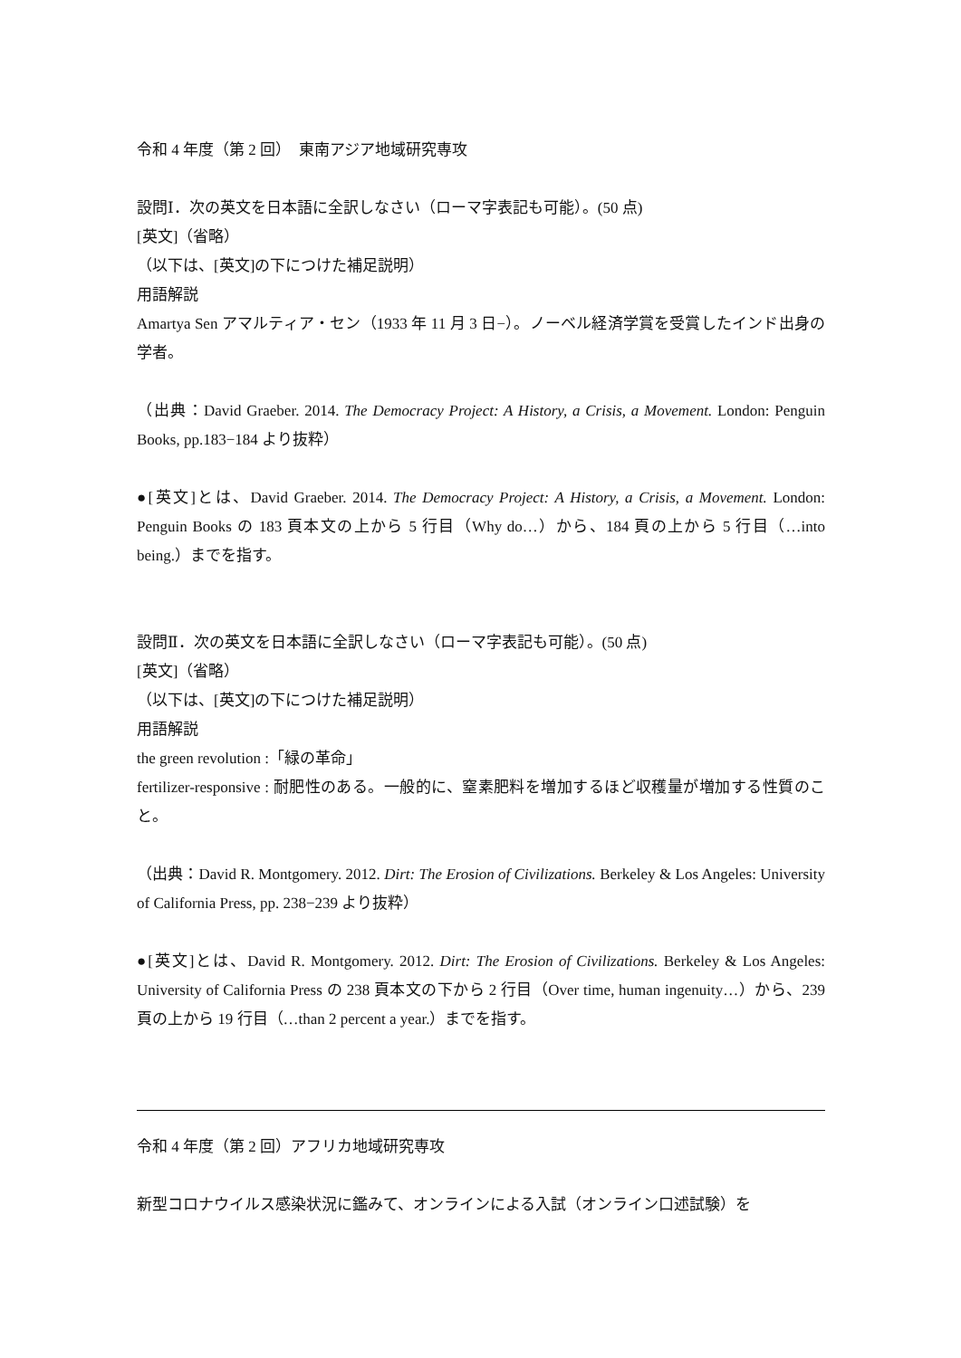令和 4 年度（第 2 回）　東南アジア地域研究専攻
設問Ⅰ．次の英文を日本語に全訳しなさい（ローマ字表記も可能）。(50 点)
[英文]（省略）
（以下は、[英文]の下につけた補足説明）
用語解説
Amartya Sen アマルティア・セン（1933 年 11 月 3 日−）。ノーベル経済学賞を受賞したインド出身の学者。
（出典：David Graeber. 2014. The Democracy Project: A History, a Crisis, a Movement. London: Penguin Books, pp.183−184 より抜粋）
●[英文]とは、David Graeber. 2014. The Democracy Project: A History, a Crisis, a Movement. London: Penguin Books の 183 頁本文の上から 5 行目（Why do…）から、184 頁の上から 5 行目（…into being.）までを指す。
設問Ⅱ．次の英文を日本語に全訳しなさい（ローマ字表記も可能）。(50 点)
[英文]（省略）
（以下は、[英文]の下につけた補足説明）
用語解説
the green revolution :「緑の革命」
fertilizer-responsive : 耐肥性のある。一般的に、窒素肥料を増加するほど収穫量が増加する性質のこと。
（出典：David R. Montgomery. 2012. Dirt: The Erosion of Civilizations. Berkeley & Los Angeles: University of California Press, pp. 238−239 より抜粋）
●[英文]とは、David R. Montgomery. 2012. Dirt: The Erosion of Civilizations. Berkeley & Los Angeles: University of California Press の 238 頁本文の下から 2 行目（Over time, human ingenuity…）から、239 頁の上から 19 行目（…than 2 percent a year.）までを指す。
令和 4 年度（第 2 回）アフリカ地域研究専攻
新型コロナウイルス感染状況に鑑みて、オンラインによる入試（オンライン口述試験）を